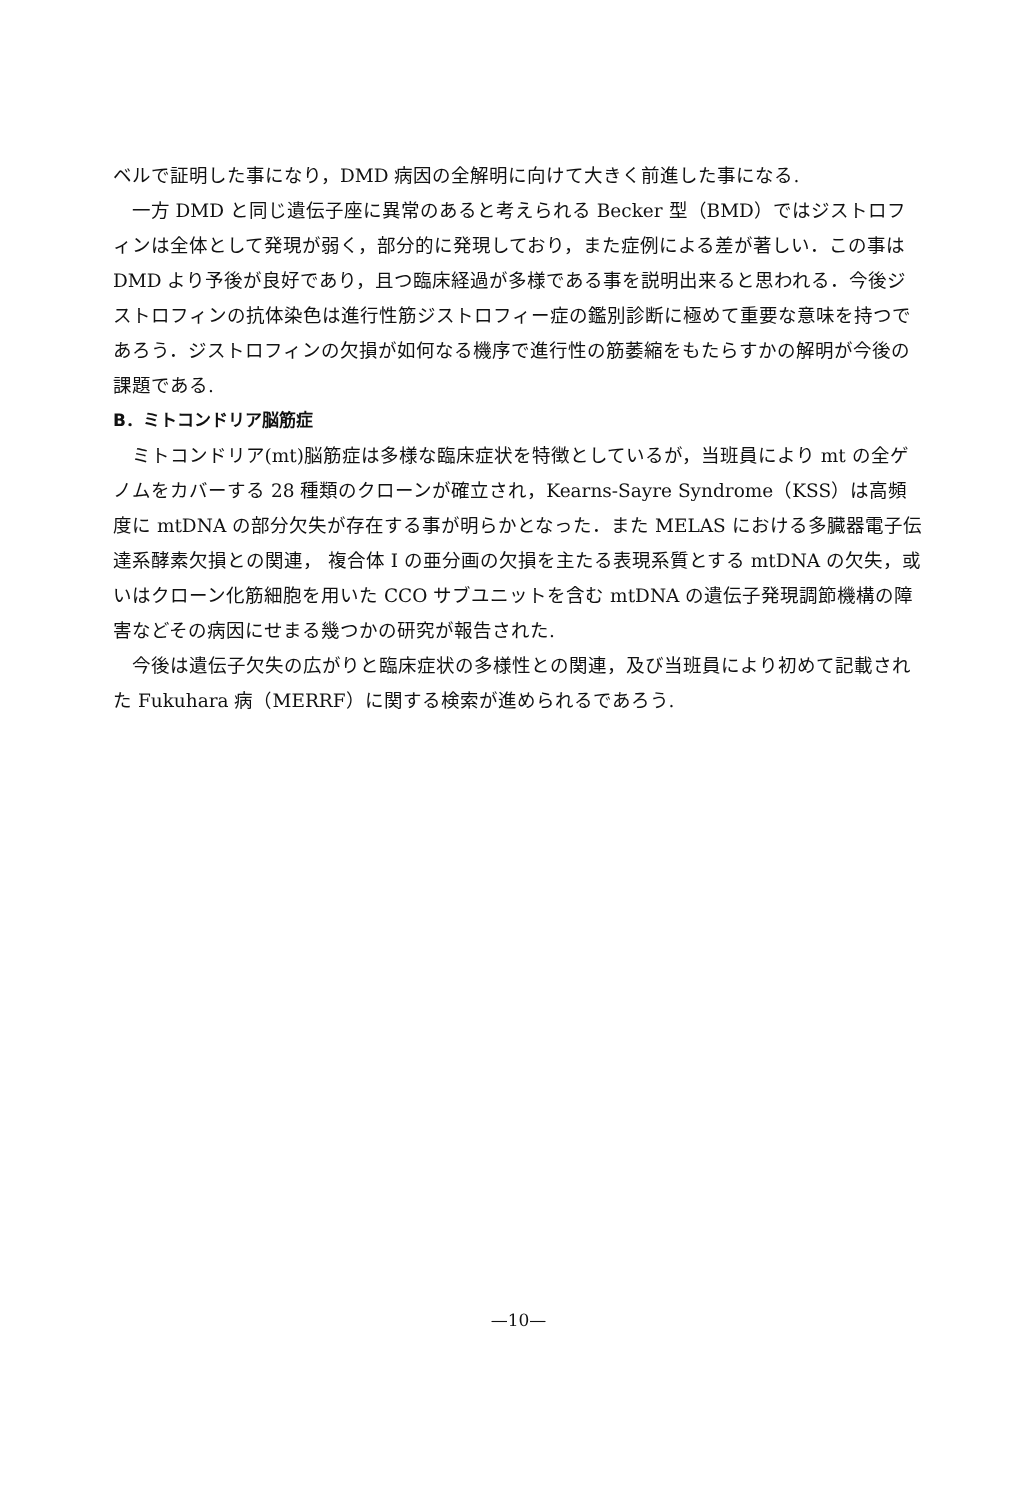ベルで証明した事になり，DMD 病因の全解明に向けて大きく前進した事になる.
一方 DMD と同じ遺伝子座に異常のあると考えられる Becker 型（BMD）ではジストロフィンは全体として発現が弱く，部分的に発現しており，また症例による差が著しい．この事は DMD より予後が良好であり，且つ臨床経過が多様である事を説明出来ると思われる．今後ジストロフィンの抗体染色は進行性筋ジストロフィー症の鑑別診断に極めて重要な意味を持つであろう．ジストロフィンの欠損が如何なる機序で進行性の筋萎縮をもたらすかの解明が今後の課題である.
B．ミトコンドリア脳筋症
ミトコンドリア(mt)脳筋症は多様な臨床症状を特徴としているが，当班員により mt の全ゲノムをカバーする 28 種類のクローンが確立され，Kearns-Sayre Syndrome（KSS）は高頻度に mtDNA の部分欠失が存在する事が明らかとなった．また MELAS における多臓器電子伝達系酵素欠損との関連， 複合体 I の亜分画の欠損を主たる表現系質とする mtDNA の欠失，或いはクローン化筋細胞を用いた CCO サブユニットを含む mtDNA の遺伝子発現調節機構の障害などその病因にせまる幾つかの研究が報告された.
今後は遺伝子欠失の広がりと臨床症状の多様性との関連，及び当班員により初めて記載された Fukuhara 病（MERRF）に関する検索が進められるであろう.
—10—